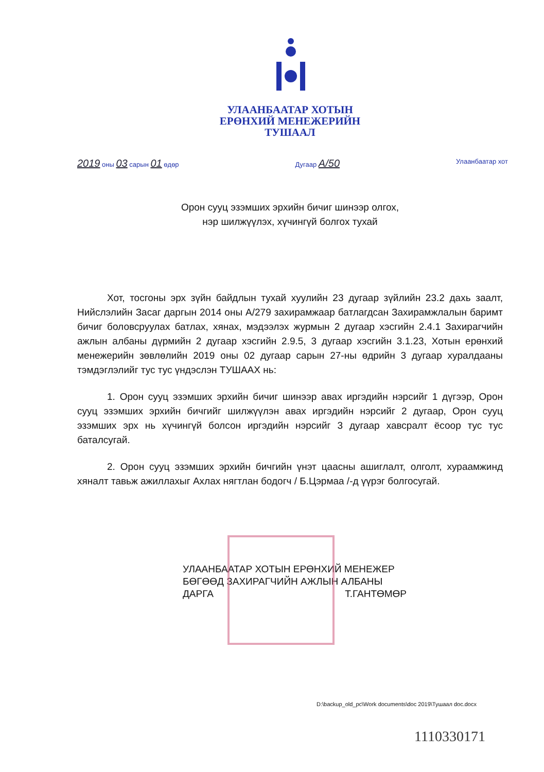УЛААНБААТАР ХОТЫН
ЕРӨНХИЙ МЕНЕЖЕРИЙН
ТУШААЛ
2019 оны 03 сарын 01 өдөр Дугаар A/50 Улаанбаатар хот
Орон сууц эзэмших эрхийн бичиг шинээр олгох,
нэр шилжүүлэх, хүчингүй болгох тухай
Хот, тосгоны эрх зүйн байдлын тухай хуулийн 23 дугаар зүйлийн 23.2 дахь заалт, Нийслэлийн Засаг даргын 2014 оны А/279 захирамжаар батлагдсан Захирамжлалын баримт бичиг боловсруулах батлах, хянах, мэдээлэх журмын 2 дугаар хэсгийн 2.4.1 Захирагчийн ажлын албаны дүрмийн 2 дугаар хэсгийн 2.9.5, 3 дугаар хэсгийн 3.1.23, Хотын ерөнхий менежерийн зөвлөлийн 2019 оны 02 дугаар сарын 27-ны өдрийн 3 дугаар хуралдааны тэмдэглэлийг тус тус үндэслэн ТУШААХ нь:
1. Орон сууц эзэмших эрхийн бичиг шинээр авах иргэдийн нэрсийг 1 дүгээр, Орон сууц эзэмших эрхийн бичгийг шилжүүлэн авах иргэдийн нэрсийг 2 дугаар, Орон сууц эзэмших эрх нь хүчингүй болсон иргэдийн нэрсийг 3 дугаар хавсралт ёсоор тус тус баталсугай.
2. Орон сууц эзэмших эрхийн бичгийн үнэт цаасны ашиглалт, олголт, хураамжинд хяналт тавьж ажиллахыг Ахлах нягтлан бодогч / Б.Цэрмаа /-д үүрэг болгосугай.
УЛААНБААТАР ХОТЫН ЕРӨНХИЙ МЕНЕЖЕР
БӨГӨӨД ЗАХИРАГЧИЙН АЖЛЫН АЛБАНЫ
ДАРГА Т.ГАНТӨМӨР
D:\backup_old_pc\Work documents\doc 2019\Тушаал doc.docx
1110330171